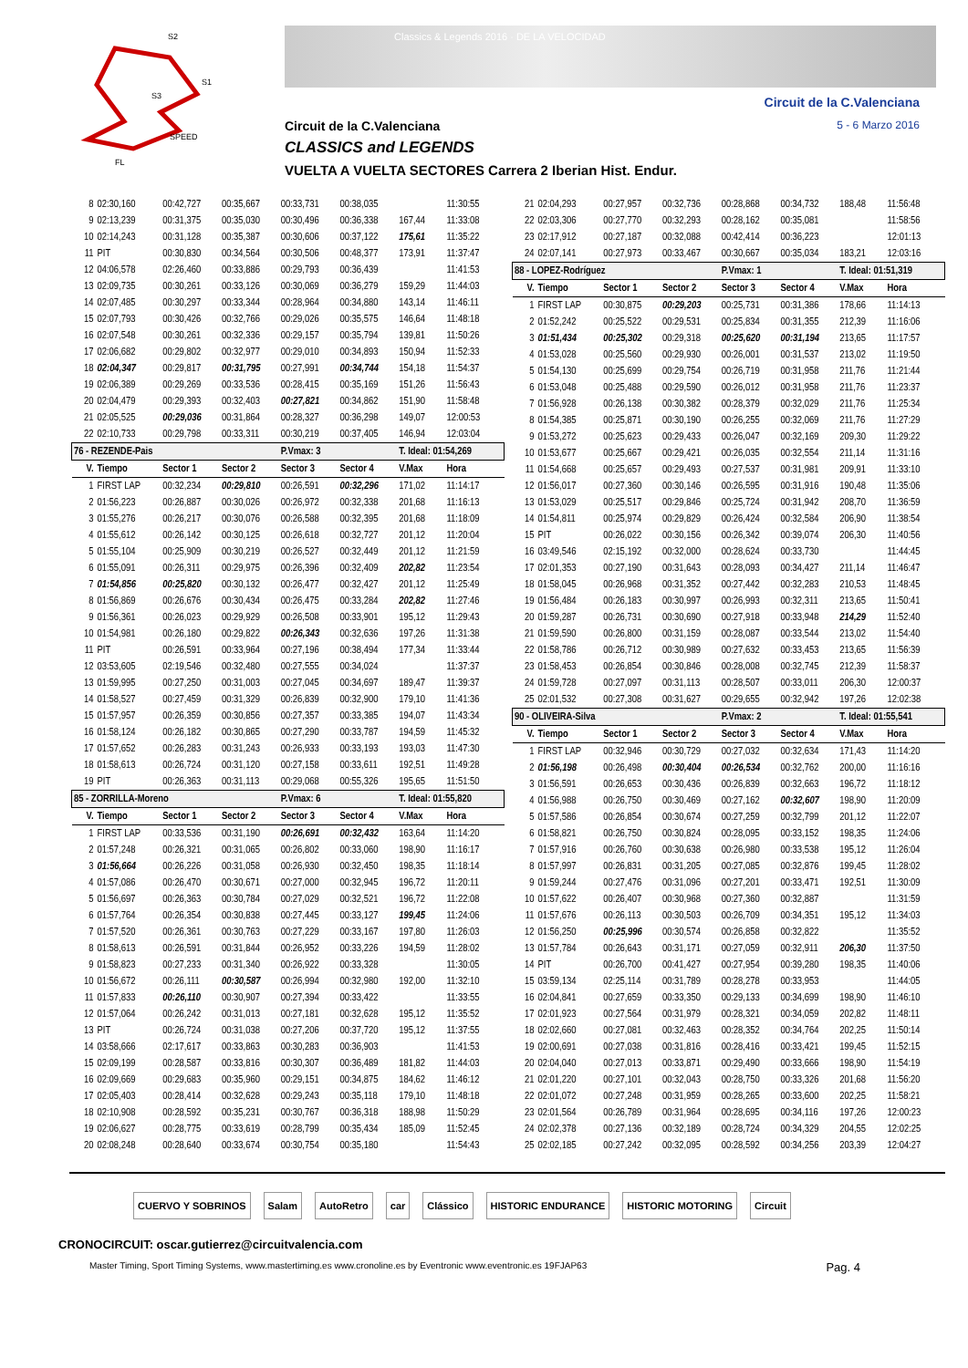S2
S3
S1
SPEED
FL
Classics & Legends 2016 · DE LA VELOCIDAD
Circuit de la C.Valenciana
Circuit de la C.Valenciana 5 - 6 Marzo 2016
CLASSICS and LEGENDS
VUELTA A VUELTA SECTORES Carrera 2 Iberian Hist. Endur.
| 8 | 02:30,160 | 00:42,727 | 00:35,667 | 00:33,731 | 00:38,035 | | 11:30:55 |
| 9 | 02:13,239 | 00:31,375 | 00:35,030 | 00:30,496 | 00:36,338 | 167,44 | 11:33:08 |
| 10 | 02:14,243 | 00:31,128 | 00:35,387 | 00:30,606 | 00:37,122 | 175,61 | 11:35:22 |
| 11 | PIT | 00:30,830 | 00:34,564 | 00:30,506 | 00:48,377 | 173,91 | 11:37:47 |
| 12 | 04:06,578 | 02:26,460 | 00:33,886 | 00:29,793 | 00:36,439 | | 11:41:53 |
| 13 | 02:09,735 | 00:30,261 | 00:33,126 | 00:30,069 | 00:36,279 | 159,29 | 11:44:03 |
| 14 | 02:07,485 | 00:30,297 | 00:33,344 | 00:28,964 | 00:34,880 | 143,14 | 11:46:11 |
| 15 | 02:07,793 | 00:30,426 | 00:32,766 | 00:29,026 | 00:35,575 | 146,64 | 11:48:18 |
| 16 | 02:07,548 | 00:30,261 | 00:32,336 | 00:29,157 | 00:35,794 | 139,81 | 11:50:26 |
| 17 | 02:06,682 | 00:29,802 | 00:32,977 | 00:29,010 | 00:34,893 | 150,94 | 11:52:33 |
| 18 | 02:04,347 | 00:29,817 | 00:31,795 | 00:27,991 | 00:34,744 | 154,18 | 11:54:37 |
| 19 | 02:06,389 | 00:29,269 | 00:33,536 | 00:28,415 | 00:35,169 | 151,26 | 11:56:43 |
| 20 | 02:04,479 | 00:29,393 | 00:32,403 | 00:27,821 | 00:34,862 | 151,90 | 11:58:48 |
| 21 | 02:05,525 | 00:29,036 | 00:31,864 | 00:28,327 | 00:36,298 | 149,07 | 12:00:53 |
| 22 | 02:10,733 | 00:29,798 | 00:33,311 | 00:30,219 | 00:37,405 | 146,94 | 12:03:04 |
| 76 - REZENDE-Pais | | | | P.Vmax: 3 | | T. Ideal: 01:54,269 | |
| V. | Tiempo | Sector 1 | Sector 2 | Sector 3 | Sector 4 | V.Max | Hora |
| 1 | FIRST LAP | 00:32,234 | 00:29,810 | 00:26,591 | 00:32,296 | 171,02 | 11:14:17 |
| 2 | 01:56,223 | 00:26,887 | 00:30,026 | 00:26,972 | 00:32,338 | 201,68 | 11:16:13 |
| 3 | 01:55,276 | 00:26,217 | 00:30,076 | 00:26,588 | 00:32,395 | 201,68 | 11:18:09 |
| 4 | 01:55,612 | 00:26,142 | 00:30,125 | 00:26,618 | 00:32,727 | 201,12 | 11:20:04 |
| 5 | 01:55,104 | 00:25,909 | 00:30,219 | 00:26,527 | 00:32,449 | 201,12 | 11:21:59 |
| 6 | 01:55,091 | 00:26,311 | 00:29,975 | 00:26,396 | 00:32,409 | 202,82 | 11:23:54 |
| 7 | 01:54,856 | 00:25,820 | 00:30,132 | 00:26,477 | 00:32,427 | 201,12 | 11:25:49 |
| 8 | 01:56,869 | 00:26,676 | 00:30,434 | 00:26,475 | 00:33,284 | 202,82 | 11:27:46 |
| 9 | 01:56,361 | 00:26,023 | 00:29,929 | 00:26,508 | 00:33,901 | 195,12 | 11:29:43 |
| 10 | 01:54,981 | 00:26,180 | 00:29,822 | 00:26,343 | 00:32,636 | 197,26 | 11:31:38 |
| 11 | PIT | 00:26,591 | 00:33,964 | 00:27,196 | 00:38,494 | 177,34 | 11:33:44 |
| 12 | 03:53,605 | 02:19,546 | 00:32,480 | 00:27,555 | 00:34,024 | | 11:37:37 |
| 13 | 01:59,995 | 00:27,250 | 00:31,003 | 00:27,045 | 00:34,697 | 189,47 | 11:39:37 |
| 14 | 01:58,527 | 00:27,459 | 00:31,329 | 00:26,839 | 00:32,900 | 179,10 | 11:41:36 |
| 15 | 01:57,957 | 00:26,359 | 00:30,856 | 00:27,357 | 00:33,385 | 194,07 | 11:43:34 |
| 16 | 01:58,124 | 00:26,182 | 00:30,865 | 00:27,290 | 00:33,787 | 194,59 | 11:45:32 |
| 17 | 01:57,652 | 00:26,283 | 00:31,243 | 00:26,933 | 00:33,193 | 193,03 | 11:47:30 |
| 18 | 01:58,613 | 00:26,724 | 00:31,120 | 00:27,158 | 00:33,611 | 192,51 | 11:49:28 |
| 19 | PIT | 00:26,363 | 00:31,113 | 00:29,068 | 00:55,326 | 195,65 | 11:51:50 |
| 85 - ZORRILLA-Moreno | | | | P.Vmax: 6 | | T. Ideal: 01:55,820 | |
| V. | Tiempo | Sector 1 | Sector 2 | Sector 3 | Sector 4 | V.Max | Hora |
| 1 | FIRST LAP | 00:33,536 | 00:31,190 | 00:26,691 | 00:32,432 | 163,64 | 11:14:20 |
| 2 | 01:57,248 | 00:26,321 | 00:31,065 | 00:26,802 | 00:33,060 | 198,90 | 11:16:17 |
| 3 | 01:56,664 | 00:26,226 | 00:31,058 | 00:26,930 | 00:32,450 | 198,35 | 11:18:14 |
| 4 | 01:57,086 | 00:26,470 | 00:30,671 | 00:27,000 | 00:32,945 | 196,72 | 11:20:11 |
| 5 | 01:56,697 | 00:26,363 | 00:30,784 | 00:27,029 | 00:32,521 | 196,72 | 11:22:08 |
| 6 | 01:57,764 | 00:26,354 | 00:30,838 | 00:27,445 | 00:33,127 | 199,45 | 11:24:06 |
| 7 | 01:57,520 | 00:26,361 | 00:30,763 | 00:27,229 | 00:33,167 | 197,80 | 11:26:03 |
| 8 | 01:58,613 | 00:26,591 | 00:31,844 | 00:26,952 | 00:33,226 | 194,59 | 11:28:02 |
| 9 | 01:58,823 | 00:27,233 | 00:31,340 | 00:26,922 | 00:33,328 | | 11:30:05 |
| 10 | 01:56,672 | 00:26,111 | 00:30,587 | 00:26,994 | 00:32,980 | 192,00 | 11:32:10 |
| 11 | 01:57,833 | 00:26,110 | 00:30,907 | 00:27,394 | 00:33,422 | | 11:33:55 |
| 12 | 01:57,064 | 00:26,242 | 00:31,013 | 00:27,181 | 00:32,628 | 195,12 | 11:35:52 |
| 13 | PIT | 00:26,724 | 00:31,038 | 00:27,206 | 00:37,720 | 195,12 | 11:37:55 |
| 14 | 03:58,666 | 02:17,617 | 00:33,863 | 00:30,283 | 00:36,903 | | 11:41:53 |
| 15 | 02:09,199 | 00:28,587 | 00:33,816 | 00:30,307 | 00:36,489 | 181,82 | 11:44:03 |
| 16 | 02:09,669 | 00:29,683 | 00:35,960 | 00:29,151 | 00:34,875 | 184,62 | 11:46:12 |
| 17 | 02:05,403 | 00:28,414 | 00:32,628 | 00:29,243 | 00:35,118 | 179,10 | 11:48:18 |
| 18 | 02:10,908 | 00:28,592 | 00:35,231 | 00:30,767 | 00:36,318 | 188,98 | 11:50:29 |
| 19 | 02:06,627 | 00:28,775 | 00:33,619 | 00:28,799 | 00:35,434 | 185,09 | 11:52:45 |
| 20 | 02:08,248 | 00:28,640 | 00:33,674 | 00:30,754 | 00:35,180 | | 11:54:43 |
| 21 | 02:04,293 | 00:27,957 | 00:32,736 | 00:28,868 | 00:34,732 | 188,48 | 11:56:48 |
| 22 | 02:03,306 | 00:27,770 | 00:32,293 | 00:28,162 | 00:35,081 | | 11:58:56 |
| 23 | 02:17,912 | 00:27,187 | 00:32,088 | 00:42,414 | 00:36,223 | | 12:01:13 |
| 24 | 02:07,141 | 00:27,973 | 00:33,467 | 00:30,667 | 00:35,034 | 183,21 | 12:03:16 |
| 88 - LOPEZ-Rodríguez | | | | P.Vmax: 1 | | T. Ideal: 01:51,319 | |
| V. | Tiempo | Sector 1 | Sector 2 | Sector 3 | Sector 4 | V.Max | Hora |
| 1 | FIRST LAP | 00:30,875 | 00:29,203 | 00:25,731 | 00:31,386 | 178,66 | 11:14:13 |
| 2 | 01:52,242 | 00:25,522 | 00:29,531 | 00:25,834 | 00:31,355 | 212,39 | 11:16:06 |
| 3 | 01:51,434 | 00:25,302 | 00:29,318 | 00:25,620 | 00:31,194 | 213,65 | 11:17:57 |
| 4 | 01:53,028 | 00:25,560 | 00:29,930 | 00:26,001 | 00:31,537 | 213,02 | 11:19:50 |
| 5 | 01:54,130 | 00:25,699 | 00:29,754 | 00:26,719 | 00:31,958 | 211,76 | 11:21:44 |
| 6 | 01:53,048 | 00:25,488 | 00:29,590 | 00:26,012 | 00:31,958 | 211,76 | 11:23:37 |
| 7 | 01:56,928 | 00:26,138 | 00:30,382 | 00:28,379 | 00:32,029 | 211,76 | 11:25:34 |
| 8 | 01:54,385 | 00:25,871 | 00:30,190 | 00:26,255 | 00:32,069 | 211,76 | 11:27:29 |
| 9 | 01:53,272 | 00:25,623 | 00:29,433 | 00:26,047 | 00:32,169 | 209,30 | 11:29:22 |
| 10 | 01:53,677 | 00:25,667 | 00:29,421 | 00:26,035 | 00:32,554 | 211,14 | 11:31:16 |
| 11 | 01:54,668 | 00:25,657 | 00:29,493 | 00:27,537 | 00:31,981 | 209,91 | 11:33:10 |
| 12 | 01:56,017 | 00:27,360 | 00:30,146 | 00:26,595 | 00:31,916 | 190,48 | 11:35:06 |
| 13 | 01:53,029 | 00:25,517 | 00:29,846 | 00:25,724 | 00:31,942 | 208,70 | 11:36:59 |
| 14 | 01:54,811 | 00:25,974 | 00:29,829 | 00:26,424 | 00:32,584 | 206,90 | 11:38:54 |
| 15 | PIT | 00:26,022 | 00:30,156 | 00:26,342 | 00:39,074 | 206,30 | 11:40:56 |
| 16 | 03:49,546 | 02:15,192 | 00:32,000 | 00:28,624 | 00:33,730 | | 11:44:45 |
| 17 | 02:01,353 | 00:27,190 | 00:31,643 | 00:28,093 | 00:34,427 | 211,14 | 11:46:47 |
| 18 | 01:58,045 | 00:26,968 | 00:31,352 | 00:27,442 | 00:32,283 | 210,53 | 11:48:45 |
| 19 | 01:56,484 | 00:26,183 | 00:30,997 | 00:26,993 | 00:32,311 | 213,65 | 11:50:41 |
| 20 | 01:59,287 | 00:26,731 | 00:30,690 | 00:27,918 | 00:33,948 | 214,29 | 11:52:40 |
| 21 | 01:59,590 | 00:26,800 | 00:31,159 | 00:28,087 | 00:33,544 | 213,02 | 11:54:40 |
| 22 | 01:58,786 | 00:26,712 | 00:30,989 | 00:27,632 | 00:33,453 | 213,65 | 11:56:39 |
| 23 | 01:58,453 | 00:26,854 | 00:30,846 | 00:28,008 | 00:32,745 | 212,39 | 11:58:37 |
| 24 | 01:59,728 | 00:27,097 | 00:31,113 | 00:28,507 | 00:33,011 | 206,30 | 12:00:37 |
| 25 | 02:01,532 | 00:27,308 | 00:31,627 | 00:29,655 | 00:32,942 | 197,26 | 12:02:38 |
| 90 - OLIVEIRA-Silva | | | | P.Vmax: 2 | | T. Ideal: 01:55,541 | |
| V. | Tiempo | Sector 1 | Sector 2 | Sector 3 | Sector 4 | V.Max | Hora |
| 1 | FIRST LAP | 00:32,946 | 00:30,729 | 00:27,032 | 00:32,634 | 171,43 | 11:14:20 |
| 2 | 01:56,198 | 00:26,498 | 00:30,404 | 00:26,534 | 00:32,762 | 200,00 | 11:16:16 |
| 3 | 01:56,591 | 00:26,653 | 00:30,436 | 00:26,839 | 00:32,663 | 196,72 | 11:18:12 |
| 4 | 01:56,988 | 00:26,750 | 00:30,469 | 00:27,162 | 00:32,607 | 198,90 | 11:20:09 |
| 5 | 01:57,586 | 00:26,854 | 00:30,674 | 00:27,259 | 00:32,799 | 201,12 | 11:22:07 |
| 6 | 01:58,821 | 00:26,750 | 00:30,824 | 00:28,095 | 00:33,152 | 198,35 | 11:24:06 |
| 7 | 01:57,916 | 00:26,760 | 00:30,638 | 00:26,980 | 00:33,538 | 195,12 | 11:26:04 |
| 8 | 01:57,997 | 00:26,831 | 00:31,205 | 00:27,085 | 00:32,876 | 199,45 | 11:28:02 |
| 9 | 01:59,244 | 00:27,476 | 00:31,096 | 00:27,201 | 00:33,471 | 192,51 | 11:30:09 |
| 10 | 01:57,622 | 00:26,407 | 00:30,968 | 00:27,360 | 00:32,887 | | 11:31:59 |
| 11 | 01:57,676 | 00:26,113 | 00:30,503 | 00:26,709 | 00:34,351 | 195,12 | 11:34:03 |
| 12 | 01:56,250 | 00:25,996 | 00:30,574 | 00:26,858 | 00:32,822 | | 11:35:52 |
| 13 | 01:57,784 | 00:26,643 | 00:31,171 | 00:27,059 | 00:32,911 | 206,30 | 11:37:50 |
| 14 | PIT | 00:26,700 | 00:41,427 | 00:27,954 | 00:39,280 | 198,35 | 11:40:06 |
| 15 | 03:59,134 | 02:25,114 | 00:31,789 | 00:28,278 | 00:33,953 | | 11:44:05 |
| 16 | 02:04,841 | 00:27,659 | 00:33,350 | 00:29,133 | 00:34,699 | 198,90 | 11:46:10 |
| 17 | 02:01,923 | 00:27,564 | 00:31,979 | 00:28,321 | 00:34,059 | 202,82 | 11:48:11 |
| 18 | 02:02,660 | 00:27,081 | 00:32,463 | 00:28,352 | 00:34,764 | 202,25 | 11:50:14 |
| 19 | 02:00,691 | 00:27,038 | 00:31,816 | 00:28,416 | 00:33,421 | 199,45 | 11:52:15 |
| 20 | 02:04,040 | 00:27,013 | 00:33,871 | 00:29,490 | 00:33,666 | 198,90 | 11:54:19 |
| 21 | 02:01,220 | 00:27,101 | 00:32,043 | 00:28,750 | 00:33,326 | 201,68 | 11:56:20 |
| 22 | 02:01,072 | 00:27,248 | 00:31,959 | 00:28,265 | 00:33,600 | 202,25 | 11:58:21 |
| 23 | 02:01,564 | 00:26,789 | 00:31,964 | 00:28,695 | 00:34,116 | 197,26 | 12:00:23 |
| 24 | 02:02,378 | 00:27,136 | 00:32,189 | 00:28,724 | 00:34,329 | 204,55 | 12:02:25 |
| 25 | 02:02,185 | 00:27,242 | 00:32,095 | 00:28,592 | 00:34,256 | 203,39 | 12:04:27 |
CUERVO Y SOBRINOS Salam AutoRetro car Clássico HISTORIC ENDURANCE HISTORIC MOTORING Circuit
CRONOCIRCUIT: oscar.gutierrez@circuitvalencia.com
Master Timing, Sport Timing Systems, www.mastertiming.es www.cronoline.es by Eventronic www.eventronic.es 19FJAP63 Pag. 4